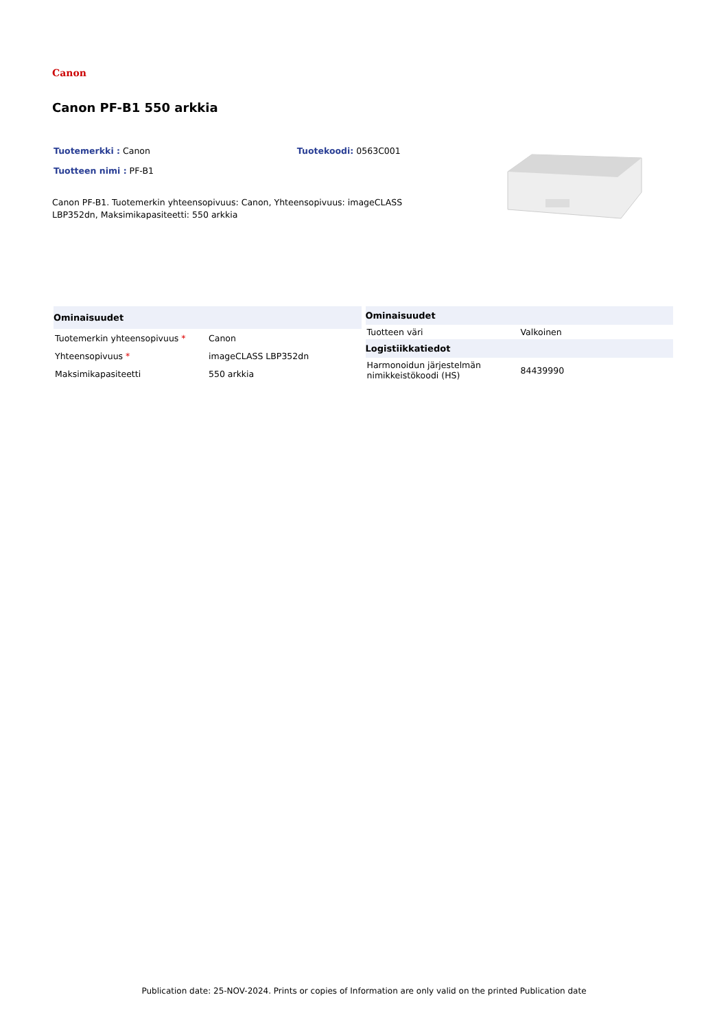Canon
Canon PF-B1 550 arkkia
Tuotemerkki : Canon Tuotekoodi: 0563C001
Tuotteen nimi : PF-B1
Canon PF-B1. Tuotemerkin yhteensopivuus: Canon, Yhteensopivuus: imageCLASS LBP352dn, Maksimikapasiteetti: 550 arkkia
| Ominaisuudet | |
| --- | --- |
| Tuotemerkin yhteensopivuus * | Canon |
| Yhteensopivuus * | imageCLASS LBP352dn |
| Maksimikapasiteetti | 550 arkkia |
| Ominaisuudet | |
| --- | --- |
| Tuotteen väri | Valkoinen |
| Logistiikkatiedot | |
| Harmonoidun järjestelmän nimikkeistökoodi (HS) | 84439990 |
Publication date: 25-NOV-2024. Prints or copies of Information are only valid on the printed Publication date